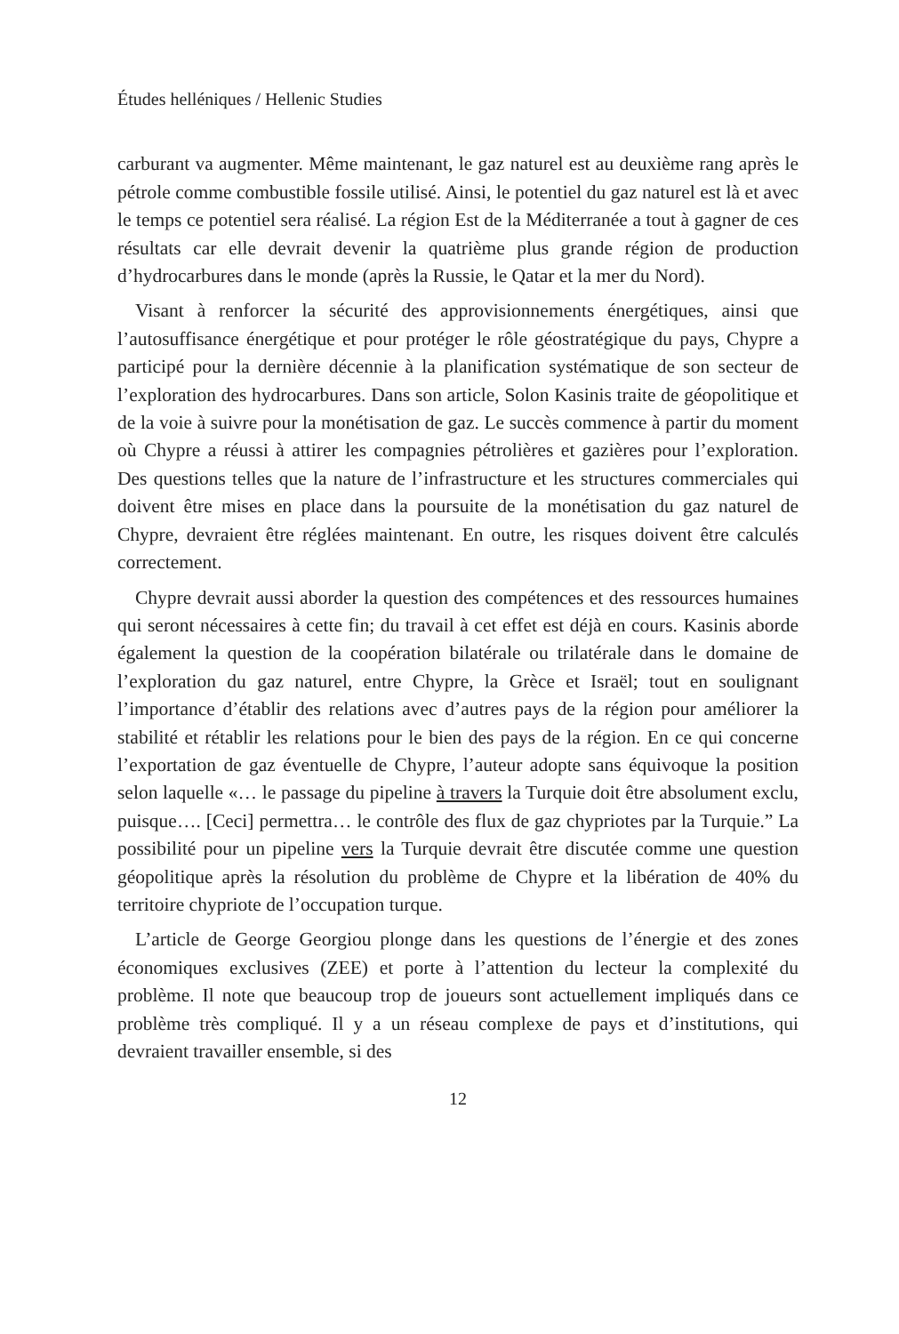Études helléniques / Hellenic Studies
carburant va augmenter. Même maintenant, le gaz naturel est au deuxième rang après le pétrole comme combustible fossile utilisé. Ainsi, le potentiel du gaz naturel est là et avec le temps ce potentiel sera réalisé. La région Est de la Méditerranée a tout à gagner de ces résultats car elle devrait devenir la quatrième plus grande région de production d’hydrocarbures dans le monde (après la Russie, le Qatar et la mer du Nord).
Visant à renforcer la sécurité des approvisionnements énergétiques, ainsi que l’autosuffisance énergétique et pour protéger le rôle géostratégique du pays, Chypre a participé pour la dernière décennie à la planification systématique de son secteur de l’exploration des hydrocarbures. Dans son article, Solon Kasinis traite de géopolitique et de la voie à suivre pour la monétisation de gaz. Le succès commence à partir du moment où Chypre a réussi à attirer les compagnies pétrolières et gazières pour l’exploration. Des questions telles que la nature de l’infrastructure et les structures commerciales qui doivent être mises en place dans la poursuite de la monétisation du gaz naturel de Chypre, devraient être réglées maintenant. En outre, les risques doivent être calculés correctement.
Chypre devrait aussi aborder la question des compétences et des ressources humaines qui seront nécessaires à cette fin; du travail à cet effet est déjà en cours. Kasinis aborde également la question de la coopération bilatérale ou trilatérale dans le domaine de l’exploration du gaz naturel, entre Chypre, la Grèce et Israël; tout en soulignant l’importance d’établir des relations avec d’autres pays de la région pour améliorer la stabilité et rétablir les relations pour le bien des pays de la région. En ce qui concerne l’exportation de gaz éventuelle de Chypre, l’auteur adopte sans équivoque la position selon laquelle «… le passage du pipeline à travers la Turquie doit être absolument exclu, puisque…. [Ceci] permettra… le contrôle des flux de gaz chypriotes par la Turquie.” La possibilité pour un pipeline vers la Turquie devrait être discutée comme une question géopolitique après la résolution du problème de Chypre et la libération de 40% du territoire chypriote de l’occupation turque.
L’article de George Georgiou plonge dans les questions de l’énergie et des zones économiques exclusives (ZEE) et porte à l’attention du lecteur la complexité du problème. Il note que beaucoup trop de joueurs sont actuellement impliqués dans ce problème très compliqué. Il y a un réseau complexe de pays et d’institutions, qui devraient travailler ensemble, si des
12